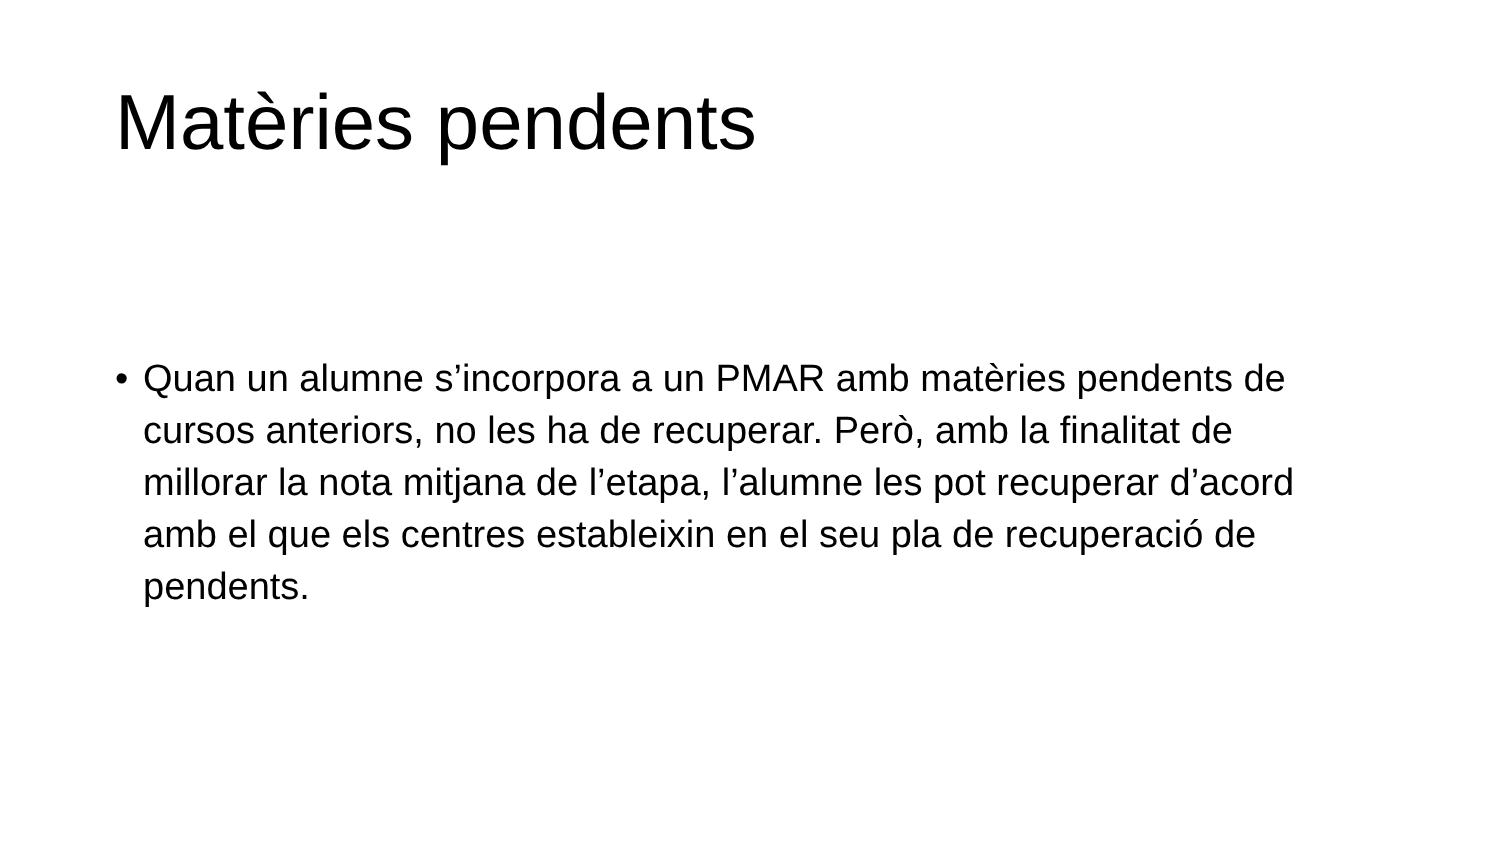Matèries pendents
• Quan un alumne s’incorpora a un PMAR amb matèries pendents de cursos anteriors, no les ha de recuperar. Però, amb la finalitat de millorar la nota mitjana de l’etapa, l’alumne les pot recuperar d’acord amb el que els centres estableixin en el seu pla de recuperació de pendents.